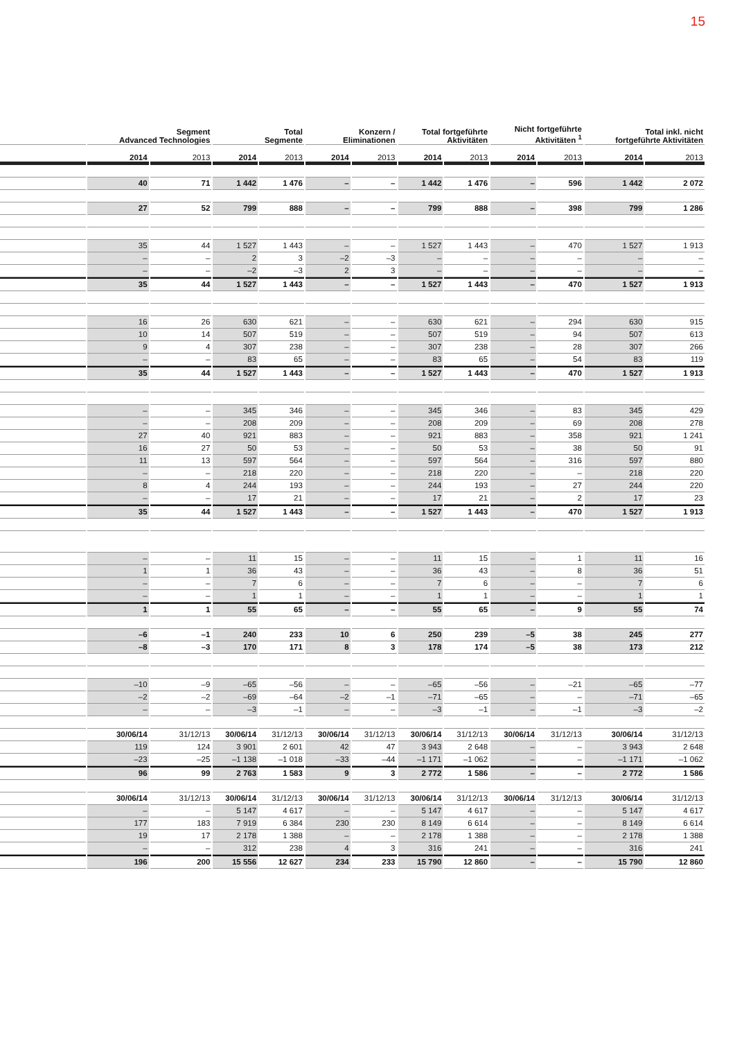15
| | Segment Advanced Technologies | | Total Segmente | | Konzern / Eliminationen | | Total fortgeführte Aktivitäten | | Nicht fortgeführte Aktivitäten <sup>1</sup> | | Total inkl. nicht fortgeführte Aktivitäten | |
| --- | --- | --- | --- | --- | --- | --- | --- | --- | --- | --- | --- | --- |
| | 2014 | 2013 | 2014 | 2013 | 2014 | 2013 | 2014 | 2013 | 2014 | 2013 | 2014 | 2013 |
| | 40 | 71 | 1 442 | 1 476 | – | – | 1 442 | 1 476 | – | 596 | 1 442 | 2 072 |
| | 27 | 52 | 799 | 888 | – | – | 799 | 888 | – | 398 | 799 | 1 286 |
| | 35 | 44 | 1 527 | 1 443 | – | – | 1 527 | 1 443 | – | 470 | 1 527 | 1 913 |
| | – | – | 2 | 3 | –2 | –3 | – | – | – | – | – | – |
| | – | – | –2 | –3 | 2 | 3 | – | – | – | – | – | – |
| | 35 | 44 | 1 527 | 1 443 | – | – | 1 527 | 1 443 | – | 470 | 1 527 | 1 913 |
| | 16 | 26 | 630 | 621 | – | – | 630 | 621 | – | 294 | 630 | 915 |
| | 10 | 14 | 507 | 519 | – | – | 507 | 519 | – | 94 | 507 | 613 |
| | 9 | 4 | 307 | 238 | – | – | 307 | 238 | – | 28 | 307 | 266 |
| | – | – | 83 | 65 | – | – | 83 | 65 | – | 54 | 83 | 119 |
| | 35 | 44 | 1 527 | 1 443 | – | – | 1 527 | 1 443 | – | 470 | 1 527 | 1 913 |
| | – | – | 345 | 346 | – | – | 345 | 346 | – | 83 | 345 | 429 |
| | – | – | 208 | 209 | – | – | 208 | 209 | – | 69 | 208 | 278 |
| | 27 | 40 | 921 | 883 | – | – | 921 | 883 | – | 358 | 921 | 1 241 |
| | 16 | 27 | 50 | 53 | – | – | 50 | 53 | – | 38 | 50 | 91 |
| | 11 | 13 | 597 | 564 | – | – | 597 | 564 | – | 316 | 597 | 880 |
| | – | – | 218 | 220 | – | – | 218 | 220 | – | – | 218 | 220 |
| | 8 | 4 | 244 | 193 | – | – | 244 | 193 | – | 27 | 244 | 220 |
| | – | – | 17 | 21 | – | – | 17 | 21 | – | 2 | 17 | 23 |
| | 35 | 44 | 1 527 | 1 443 | – | – | 1 527 | 1 443 | – | 470 | 1 527 | 1 913 |
| | – | – | 11 | 15 | – | – | 11 | 15 | – | 1 | 11 | 16 |
| | 1 | 1 | 36 | 43 | – | – | 36 | 43 | – | 8 | 36 | 51 |
| | – | – | 7 | 6 | – | – | 7 | 6 | – | – | 7 | 6 |
| | – | – | 1 | 1 | – | – | 1 | 1 | – | – | 1 | 1 |
| | 1 | 1 | 55 | 65 | – | – | 55 | 65 | – | 9 | 55 | 74 |
| | –6 | –1 | 240 | 233 | 10 | 6 | 250 | 239 | –5 | 38 | 245 | 277 |
| | –8 | –3 | 170 | 171 | 8 | 3 | 178 | 174 | –5 | 38 | 173 | 212 |
| | –10 | –9 | –65 | –56 | – | – | –65 | –56 | – | –21 | –65 | –77 |
| | –2 | –2 | –69 | –64 | –2 | –1 | –71 | –65 | – | – | –71 | –65 |
| | – | – | –3 | –1 | – | – | –3 | –1 | – | –1 | –3 | –2 |
| | 30/06/14 | 31/12/13 | 30/06/14 | 31/12/13 | 30/06/14 | 31/12/13 | 30/06/14 | 31/12/13 | 30/06/14 | 31/12/13 | 30/06/14 | 31/12/13 |
| | 119 | 124 | 3 901 | 2 601 | 42 | 47 | 3 943 | 2 648 | – | – | 3 943 | 2 648 |
| | –23 | –25 | –1 138 | –1 018 | –33 | –44 | –1 171 | –1 062 | – | – | –1 171 | –1 062 |
| | 96 | 99 | 2 763 | 1 583 | 9 | 3 | 2 772 | 1 586 | – | – | 2 772 | 1 586 |
| | 30/06/14 | 31/12/13 | 30/06/14 | 31/12/13 | 30/06/14 | 31/12/13 | 30/06/14 | 31/12/13 | 30/06/14 | 31/12/13 | 30/06/14 | 31/12/13 |
| | – | – | 5 147 | 4 617 | – | – | 5 147 | 4 617 | – | – | 5 147 | 4 617 |
| | 177 | 183 | 7 919 | 6 384 | 230 | 230 | 8 149 | 6 614 | – | – | 8 149 | 6 614 |
| | 19 | 17 | 2 178 | 1 388 | – | – | 2 178 | 1 388 | – | – | 2 178 | 1 388 |
| | – | – | 312 | 238 | 4 | 3 | 316 | 241 | – | – | 316 | 241 |
| | 196 | 200 | 15 556 | 12 627 | 234 | 233 | 15 790 | 12 860 | – | – | 15 790 | 12 860 |